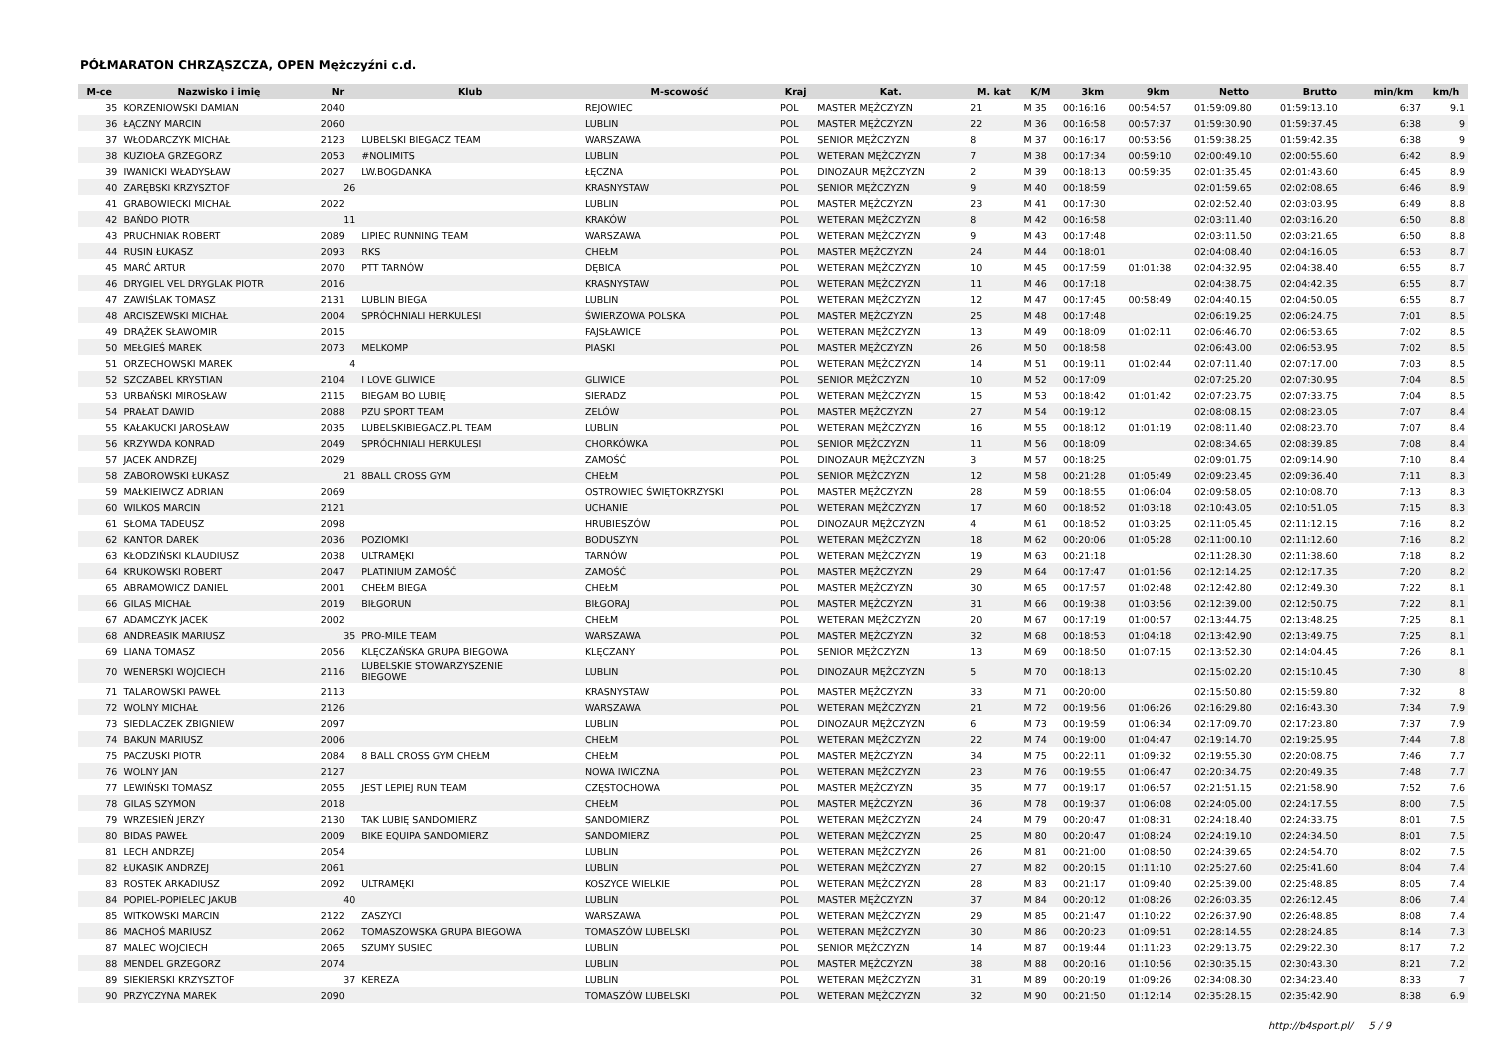PÓŁMARATON CHRZĄSZCZA, OPEN Mężczyźni c.d.
| M-ce | Nazwisko i imię | Nr | Klub | M-scowość | Kraj | Kat. | M. kat | K/M | 3km | 9km | Netto | Brutto | min/km | km/h |
| --- | --- | --- | --- | --- | --- | --- | --- | --- | --- | --- | --- | --- | --- | --- |
| 35 | KORZENIOWSKI DAMIAN | 2040 | | REJOWIEC | POL | MASTER MĘŻCZYZN | 21 | M 35 | 00:16:16 | 00:54:57 | 01:59:09.80 | 01:59:13.10 | 6:37 | 9.1 |
| 36 | ŁĄCZNY MARCIN | 2060 | | LUBLIN | POL | MASTER MĘŻCZYZN | 22 | M 36 | 00:16:58 | 00:57:37 | 01:59:30.90 | 01:59:37.45 | 6:38 | 9 |
| 37 | WŁODARCZYK MICHAŁ | 2123 | LUBELSKI BIEGACZ TEAM | WARSZAWA | POL | SENIOR MĘŻCZYZN | 8 | M 37 | 00:16:17 | 00:53:56 | 01:59:38.25 | 01:59:42.35 | 6:38 | 9 |
| 38 | KUZIOŁA GRZEGORZ | 2053 | #NOLIMITS | LUBLIN | POL | WETERAN MĘŻCZYZN | 7 | M 38 | 00:17:34 | 00:59:10 | 02:00:49.10 | 02:00:55.60 | 6:42 | 8.9 |
| 39 | IWANICKI WŁADYSŁAW | 2027 | LW.BOGDANKA | ŁĘCZNA | POL | DINOZAUR MĘŻCZYZN | 2 | M 39 | 00:18:13 | 00:59:35 | 02:01:35.45 | 02:01:43.60 | 6:45 | 8.9 |
| 40 | ZARĘBSKI KRZYSZTOF | 26 | | KRASNYSTAW | POL | SENIOR MĘŻCZYZN | 9 | M 40 | 00:18:59 | | 02:01:59.65 | 02:02:08.65 | 6:46 | 8.9 |
| 41 | GRABOWIECKI MICHAŁ | 2022 | | LUBLIN | POL | MASTER MĘŻCZYZN | 23 | M 41 | 00:17:30 | | 02:02:52.40 | 02:03:03.95 | 6:49 | 8.8 |
| 42 | BAŃDO PIOTR | 11 | | KRAKÓW | POL | WETERAN MĘŻCZYZN | 8 | M 42 | 00:16:58 | | 02:03:11.40 | 02:03:16.20 | 6:50 | 8.8 |
| 43 | PRUCHNIAK ROBERT | 2089 | LIPIEC RUNNING TEAM | WARSZAWA | POL | WETERAN MĘŻCZYZN | 9 | M 43 | 00:17:48 | | 02:03:11.50 | 02:03:21.65 | 6:50 | 8.8 |
| 44 | RUSIN ŁUKASZ | 2093 | RKS | CHEŁM | POL | MASTER MĘŻCZYZN | 24 | M 44 | 00:18:01 | | 02:04:08.40 | 02:04:16.05 | 6:53 | 8.7 |
| 45 | MARĆ ARTUR | 2070 | PTT TARNÓW | DĘBICA | POL | WETERAN MĘŻCZYZN | 10 | M 45 | 00:17:59 | 01:01:38 | 02:04:32.95 | 02:04:38.40 | 6:55 | 8.7 |
| 46 | DRYGIEL VEL DRYGLAK PIOTR | 2016 | | KRASNYSTAW | POL | WETERAN MĘŻCZYZN | 11 | M 46 | 00:17:18 | | 02:04:38.75 | 02:04:42.35 | 6:55 | 8.7 |
| 47 | ZAWIŚLAK TOMASZ | 2131 | LUBLIN BIEGA | LUBLIN | POL | WETERAN MĘŻCZYZN | 12 | M 47 | 00:17:45 | 00:58:49 | 02:04:40.15 | 02:04:50.05 | 6:55 | 8.7 |
| 48 | ARCISZEWSKI MICHAŁ | 2004 | SPRÓCHNIALI HERKULESI | ŚWIERZOWA POLSKA | POL | MASTER MĘŻCZYZN | 25 | M 48 | 00:17:48 | | 02:06:19.25 | 02:06:24.75 | 7:01 | 8.5 |
| 49 | DRĄŻEK SŁAWOMIR | 2015 | | FAJSŁAWICE | POL | WETERAN MĘŻCZYZN | 13 | M 49 | 00:18:09 | 01:02:11 | 02:06:46.70 | 02:06:53.65 | 7:02 | 8.5 |
| 50 | MEŁGIEŚ MAREK | 2073 | MELKOMP | PIASKI | POL | MASTER MĘŻCZYZN | 26 | M 50 | 00:18:58 | | 02:06:43.00 | 02:06:53.95 | 7:02 | 8.5 |
| 51 | ORZECHOWSKI MAREK | 4 | | | POL | WETERAN MĘŻCZYZN | 14 | M 51 | 00:19:11 | 01:02:44 | 02:07:11.40 | 02:07:17.00 | 7:03 | 8.5 |
| 52 | SZCZABEL KRYSTIAN | 2104 | I LOVE GLIWICE | GLIWICE | POL | SENIOR MĘŻCZYZN | 10 | M 52 | 00:17:09 | | 02:07:25.20 | 02:07:30.95 | 7:04 | 8.5 |
| 53 | URBAŃSKI MIROSŁAW | 2115 | BIEGAM BO LUBIĘ | SIERADZ | POL | WETERAN MĘŻCZYZN | 15 | M 53 | 00:18:42 | 01:01:42 | 02:07:23.75 | 02:07:33.75 | 7:04 | 8.5 |
| 54 | PRAŁAT DAWID | 2088 | PZU SPORT TEAM | ZELÓW | POL | MASTER MĘŻCZYZN | 27 | M 54 | 00:19:12 | | 02:08:08.15 | 02:08:23.05 | 7:07 | 8.4 |
| 55 | KAŁAKUCKI JAROSŁAW | 2035 | LUBELSKIBIEGACZ.PL TEAM | LUBLIN | POL | WETERAN MĘŻCZYZN | 16 | M 55 | 00:18:12 | 01:01:19 | 02:08:11.40 | 02:08:23.70 | 7:07 | 8.4 |
| 56 | KRZYWDA KONRAD | 2049 | SPRÓCHNIALI HERKULESI | CHORKÓWKA | POL | SENIOR MĘŻCZYZN | 11 | M 56 | 00:18:09 | | 02:08:34.65 | 02:08:39.85 | 7:08 | 8.4 |
| 57 | JACEK ANDRZEJ | 2029 | | ZAMOŚĆ | POL | DINOZAUR MĘŻCZYZN | 3 | M 57 | 00:18:25 | | 02:09:01.75 | 02:09:14.90 | 7:10 | 8.4 |
| 58 | ZABOROWSKI ŁUKASZ | 21 | 8BALL CROSS GYM | CHEŁM | POL | SENIOR MĘŻCZYZN | 12 | M 58 | 00:21:28 | 01:05:49 | 02:09:23.45 | 02:09:36.40 | 7:11 | 8.3 |
| 59 | MAŁKIEIWCZ ADRIAN | 2069 | | OSTROWIEC ŚWIĘTOKRZYSKI | POL | MASTER MĘŻCZYZN | 28 | M 59 | 00:18:55 | 01:06:04 | 02:09:58.05 | 02:10:08.70 | 7:13 | 8.3 |
| 60 | WILKOS MARCIN | 2121 | | UCHANIE | POL | WETERAN MĘŻCZYZN | 17 | M 60 | 00:18:52 | 01:03:18 | 02:10:43.05 | 02:10:51.05 | 7:15 | 8.3 |
| 61 | SŁOMA TADEUSZ | 2098 | | HRUBIESZÓW | POL | DINOZAUR MĘŻCZYZN | 4 | M 61 | 00:18:52 | 01:03:25 | 02:11:05.45 | 02:11:12.15 | 7:16 | 8.2 |
| 62 | KANTOR DAREK | 2036 | POZIOMKI | BODUSZYN | POL | WETERAN MĘŻCZYZN | 18 | M 62 | 00:20:06 | 01:05:28 | 02:11:00.10 | 02:11:12.60 | 7:16 | 8.2 |
| 63 | KŁODZIŃSKI KLAUDIUSZ | 2038 | ULTRAMĘKI | TARNÓW | POL | WETERAN MĘŻCZYZN | 19 | M 63 | 00:21:18 | | 02:11:28.30 | 02:11:38.60 | 7:18 | 8.2 |
| 64 | KRUKOWSKI ROBERT | 2047 | PLATINIUM ZAMOŚĆ | ZAMOŚĆ | POL | MASTER MĘŻCZYZN | 29 | M 64 | 00:17:47 | 01:01:56 | 02:12:14.25 | 02:12:17.35 | 7:20 | 8.2 |
| 65 | ABRAMOWICZ DANIEL | 2001 | CHEŁM BIEGA | CHEŁM | POL | MASTER MĘŻCZYZN | 30 | M 65 | 00:17:57 | 01:02:48 | 02:12:42.80 | 02:12:49.30 | 7:22 | 8.1 |
| 66 | GILAS MICHAŁ | 2019 | BIŁGORUN | BIŁGORAJ | POL | MASTER MĘŻCZYZN | 31 | M 66 | 00:19:38 | 01:03:56 | 02:12:39.00 | 02:12:50.75 | 7:22 | 8.1 |
| 67 | ADAMCZYK JACEK | 2002 | | CHEŁM | POL | WETERAN MĘŻCZYZN | 20 | M 67 | 00:17:19 | 01:00:57 | 02:13:44.75 | 02:13:48.25 | 7:25 | 8.1 |
| 68 | ANDREASIK MARIUSZ | 35 | PRO-MILE TEAM | WARSZAWA | POL | MASTER MĘŻCZYZN | 32 | M 68 | 00:18:53 | 01:04:18 | 02:13:42.90 | 02:13:49.75 | 7:25 | 8.1 |
| 69 | LIANA TOMASZ | 2056 | KLĘCZAŃSKA GRUPA BIEGOWA | KLĘCZANY | POL | SENIOR MĘŻCZYZN | 13 | M 69 | 00:18:50 | 01:07:15 | 02:13:52.30 | 02:14:04.45 | 7:26 | 8.1 |
| 70 | WENERSKI WOJCIECH | 2116 | LUBELSKIE STOWARZYSZENIE BIEGOWE | LUBLIN | POL | DINOZAUR MĘŻCZYZN | 5 | M 70 | 00:18:13 | | 02:15:02.20 | 02:15:10.45 | 7:30 | 8 |
| 71 | TALAROWSKI PAWEŁ | 2113 | | KRASNYSTAW | POL | MASTER MĘŻCZYZN | 33 | M 71 | 00:20:00 | | 02:15:50.80 | 02:15:59.80 | 7:32 | 8 |
| 72 | WOLNY MICHAŁ | 2126 | | WARSZAWA | POL | WETERAN MĘŻCZYZN | 21 | M 72 | 00:19:56 | 01:06:26 | 02:16:29.80 | 02:16:43.30 | 7:34 | 7.9 |
| 73 | SIEDLACZEK ZBIGNIEW | 2097 | | LUBLIN | POL | DINOZAUR MĘŻCZYZN | 6 | M 73 | 00:19:59 | 01:06:34 | 02:17:09.70 | 02:17:23.80 | 7:37 | 7.9 |
| 74 | BAKUN MARIUSZ | 2006 | | CHEŁM | POL | WETERAN MĘŻCZYZN | 22 | M 74 | 00:19:00 | 01:04:47 | 02:19:14.70 | 02:19:25.95 | 7:44 | 7.8 |
| 75 | PACZUSKI PIOTR | 2084 | 8 BALL CROSS GYM CHEŁM | CHEŁM | POL | MASTER MĘŻCZYZN | 34 | M 75 | 00:22:11 | 01:09:32 | 02:19:55.30 | 02:20:08.75 | 7:46 | 7.7 |
| 76 | WOLNY JAN | 2127 | | NOWA IWICZNA | POL | WETERAN MĘŻCZYZN | 23 | M 76 | 00:19:55 | 01:06:47 | 02:20:34.75 | 02:20:49.35 | 7:48 | 7.7 |
| 77 | LEWIŃSKI TOMASZ | 2055 | JEST LEPIEJ RUN TEAM | CZĘSTOCHOWA | POL | MASTER MĘŻCZYZN | 35 | M 77 | 00:19:17 | 01:06:57 | 02:21:51.15 | 02:21:58.90 | 7:52 | 7.6 |
| 78 | GILAS SZYMON | 2018 | | CHEŁM | POL | MASTER MĘŻCZYZN | 36 | M 78 | 00:19:37 | 01:06:08 | 02:24:05.00 | 02:24:17.55 | 8:00 | 7.5 |
| 79 | WRZESIEŃ JERZY | 2130 | TAK LUBIĘ SANDOMIERZ | SANDOMIERZ | POL | WETERAN MĘŻCZYZN | 24 | M 79 | 00:20:47 | 01:08:31 | 02:24:18.40 | 02:24:33.75 | 8:01 | 7.5 |
| 80 | BIDAS PAWEŁ | 2009 | BIKE EQUIPA SANDOMIERZ | SANDOMIERZ | POL | WETERAN MĘŻCZYZN | 25 | M 80 | 00:20:47 | 01:08:24 | 02:24:19.10 | 02:24:34.50 | 8:01 | 7.5 |
| 81 | LECH ANDRZEJ | 2054 | | LUBLIN | POL | WETERAN MĘŻCZYZN | 26 | M 81 | 00:21:00 | 01:08:50 | 02:24:39.65 | 02:24:54.70 | 8:02 | 7.5 |
| 82 | ŁUKASIK ANDRZEJ | 2061 | | LUBLIN | POL | WETERAN MĘŻCZYZN | 27 | M 82 | 00:20:15 | 01:11:10 | 02:25:27.60 | 02:25:41.60 | 8:04 | 7.4 |
| 83 | ROSTEK ARKADIUSZ | 2092 | ULTRAMĘKI | KOSZYCE WIELKIE | POL | WETERAN MĘŻCZYZN | 28 | M 83 | 00:21:17 | 01:09:40 | 02:25:39.00 | 02:25:48.85 | 8:05 | 7.4 |
| 84 | POPIEL-POPIELEC JAKUB | 40 | | LUBLIN | POL | MASTER MĘŻCZYZN | 37 | M 84 | 00:20:12 | 01:08:26 | 02:26:03.35 | 02:26:12.45 | 8:06 | 7.4 |
| 85 | WITKOWSKI MARCIN | 2122 | ZASZYCI | WARSZAWA | POL | WETERAN MĘŻCZYZN | 29 | M 85 | 00:21:47 | 01:10:22 | 02:26:37.90 | 02:26:48.85 | 8:08 | 7.4 |
| 86 | MACHOŚ MARIUSZ | 2062 | TOMASZOWSKA GRUPA BIEGOWA | TOMASZÓW LUBELSKI | POL | WETERAN MĘŻCZYZN | 30 | M 86 | 00:20:23 | 01:09:51 | 02:28:14.55 | 02:28:24.85 | 8:14 | 7.3 |
| 87 | MALEC WOJCIECH | 2065 | SZUMY SUSIEC | LUBLIN | POL | SENIOR MĘŻCZYZN | 14 | M 87 | 00:19:44 | 01:11:23 | 02:29:13.75 | 02:29:22.30 | 8:17 | 7.2 |
| 88 | MENDEL GRZEGORZ | 2074 | | LUBLIN | POL | MASTER MĘŻCZYZN | 38 | M 88 | 00:20:16 | 01:10:56 | 02:30:35.15 | 02:30:43.30 | 8:21 | 7.2 |
| 89 | SIEKIERSKI KRZYSZTOF | 37 | KEREZA | LUBLIN | POL | WETERAN MĘŻCZYZN | 31 | M 89 | 00:20:19 | 01:09:26 | 02:34:08.30 | 02:34:23.40 | 8:33 | 7 |
| 90 | PRZYCZYNA MAREK | 2090 | | TOMASZÓW LUBELSKI | POL | WETERAN MĘŻCZYZN | 32 | M 90 | 00:21:50 | 01:12:14 | 02:35:28.15 | 02:35:42.90 | 8:38 | 6.9 |
http://b4sport.pl/ 5 / 9